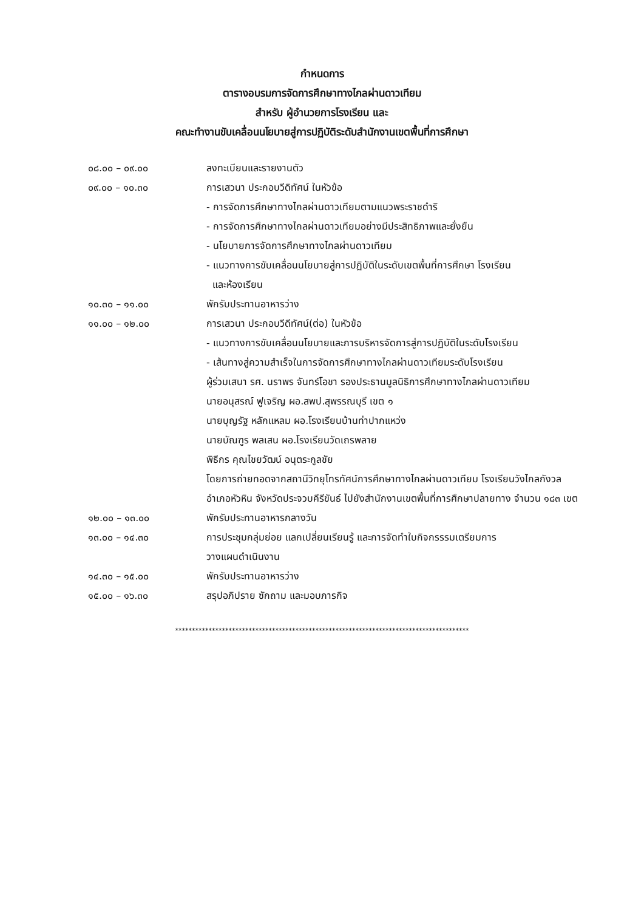กำหนดการ
ตารางอบรมการจัดการศึกษาทางไกลผ่านดาวเทียม
สำหรับ ผู้อำนวยการโรงเรียน และ
คณะทำงานขับเคลื่อนนโยบายสู่การปฏิบัติระดับสำนักงานเขตพื้นที่การศึกษา
| ๐๘.๐๐ – ๐๙.๐๐ | ลงทะเบียนและรายงานตัว |
| ๐๙.๐๐ – ๑๐.๓๐ | การเสวนา ประกอบวีดิทัศน์ ในหัวข้อ - การจัดการศึกษาทางไกลผ่านดาวเทียมตามแนวพระราชดำริ - การจัดการศึกษาทางไกลผ่านดาวเทียมอย่างมีประสิทธิภาพและยั่งยืน - นโยบายการจัดการศึกษาทางไกลผ่านดาวเทียม - แนวทางการขับเคลื่อนนโยบายสู่การปฏิบัติในระดับเขตพื้นที่การศึกษา โรงเรียน และห้องเรียน |
| ๑๐.๓๐ – ๑๑.๐๐ | พักรับประทานอาหารว่าง |
| ๑๑.๐๐ – ๑๒.๐๐ | การเสวนา ประกอบวีดีทัศน์(ต่อ) ในหัวข้อ - แนวทางการขับเคลื่อนนโยบายและการบริหารจัดการสู่การปฏิบัติในระดับโรงเรียน - เส้นทางสู่ความสำเร็จในการจัดการศึกษาทางไกลผ่านดาวเทียมระดับโรงเรียน ผู้ร่วมเสนา รศ. นราพร จันทร์โอชา รองประธานมูลนิธิการศึกษาทางไกลผ่านดาวเทียม นายอนุสรณ์ ฟูเจริญ ผอ.สพป.สุพรรณบุรี เขต ๑ นายบุญรัฐ หลักแหลม ผอ.โรงเรียนบ้านท่าปากแหว่ง นายบัณฑูร พลเสน ผอ.โรงเรียนวัดเถรพลาย พิธีกร คุณไชยวัฒน์ อนุตระกูลชัย โดยการถ่ายทอดจากสถานีวิทยุโทรทัศน์การศึกษาทางไกลผ่านดาวเทียม โรงเรียนวังไกลกังวล อำเภอหัวหิน จังหวัดประจวบคีรีขันธ์ ไปยังสำนักงานเขตพื้นที่การศึกษาปลายทาง จำนวน ๑๘๓ เขต |
| ๑๒.๐๐ – ๑๓.๐๐ | พักรับประทานอาหารกลางวัน |
| ๑๓.๐๐ – ๑๔.๓๐ | การประชุมกลุ่มย่อย แลกเปลี่ยนเรียนรู้ และการจัดทำใบกิจกรรรมเตรียมการ วางแผนดำเนินงาน |
| ๑๔.๓๐ – ๑๕.๐๐ | พักรับประทานอาหารว่าง |
| ๑๕.๐๐ – ๑๖.๓๐ | สรุปอภิปราย ซักถาม และมอบภารกิจ |
****************************************************************************************